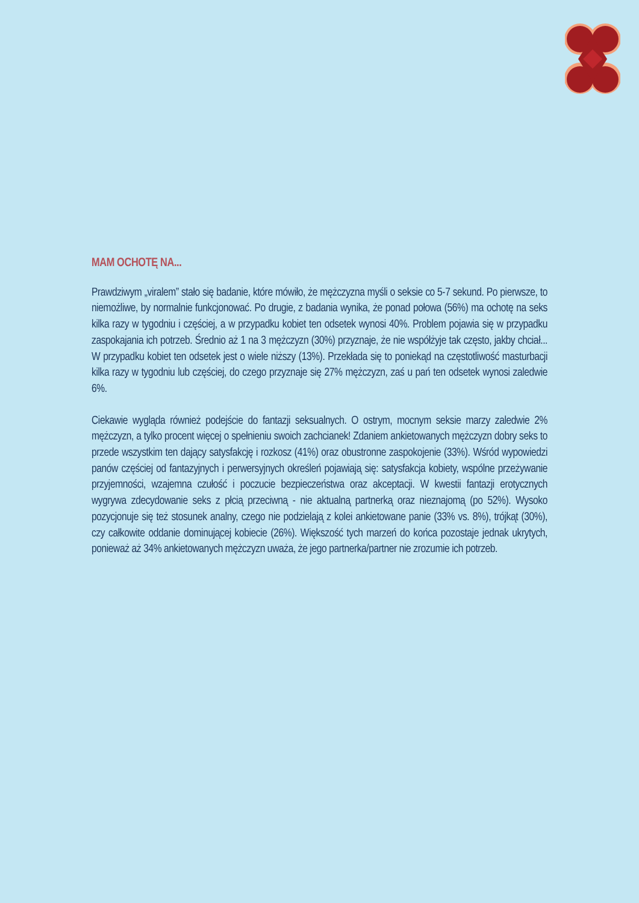MAM OCHOTĘ NA...
Prawdziwym „viralem” stało się badanie, które mówiło, że mężczyzna myśli o seksie co 5-7 sekund. Po pierwsze, to niemożliwe, by normalnie funkcjonować. Po drugie, z badania wynika, że ponad połowa (56%) ma ochotę na seks kilka razy w tygodniu i częściej, a w przypadku kobiet ten odsetek wynosi 40%. Problem pojawia się w przypadku zaspokajania ich potrzeb. Średnio aż 1 na 3 mężczyzn (30%) przyznaje, że nie współżyje tak często, jakby chciał... W przypadku kobiet ten odsetek jest o wiele niższy (13%). Przekłada się to poniekąd na częstotliwość masturbacji kilka razy w tygodniu lub częściej, do czego przyznaje się 27% mężczyzn, zaś u pań ten odsetek wynosi zaledwie 6%.
Ciekawie wygląda również podejście do fantazji seksualnych. O ostrym, mocnym seksie marzy zaledwie 2% mężczyzn, a tylko procent więcej o spełnieniu swoich zachcianek! Zdaniem ankietowanych mężczyzn dobry seks to przede wszystkim ten dający satysfakcję i rozkosz (41%) oraz obustronne zaspokojenie (33%). Wśród wypowiedzi panów częściej od fantazyjnych i perwersyjnych określeń pojawiają się: satysfakcja kobiety, wspólne przeżywanie przyjemności, wzajemna czułość i poczucie bezpieczeństwa oraz akceptacji. W kwestii fantazji erotycznych wygrywa zdecydowanie seks z płcią przeciwną - nie aktualną partnerką oraz nieznajomą (po 52%). Wysoko pozycjonuje się też stosunek analny, czego nie podzielają z kolei ankietowane panie (33% vs. 8%), trójkąt (30%), czy całkowite oddanie dominującej kobiecie (26%). Większość tych marzeń do końca pozostaje jednak ukrytych, ponieważ aż 34% ankietowanych mężczyzn uważa, że jego partnerka/partner nie zrozumie ich potrzeb.